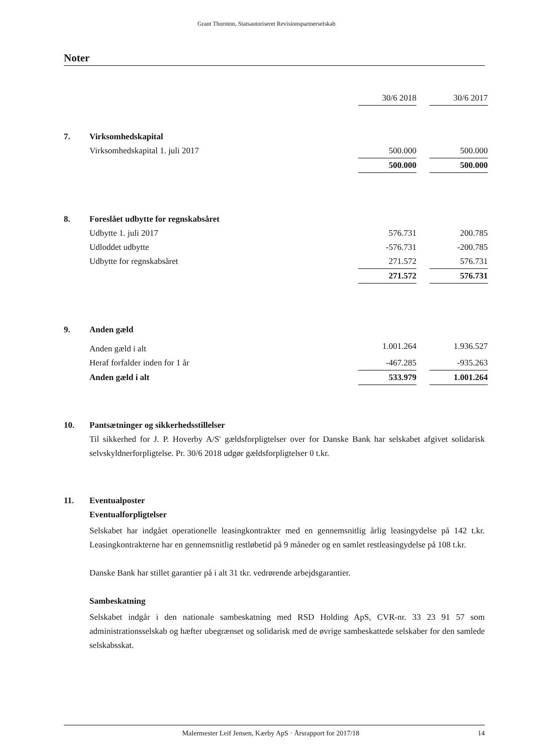Grant Thornton, Statsautoriseret Revisionspartnerselskab
Noter
| | | 30/6 2018 | | 30/6 2017 |
| 7. | Virksomhedskapital | | | |
| | Virksomhedskapital 1. juli 2017 | 500.000 | | 500.000 |
| | | 500.000 | | 500.000 |
| 8. | Foreslået udbytte for regnskabsåret | | | |
| | Udbytte 1. juli 2017 | 576.731 | | 200.785 |
| | Udloddet udbytte | -576.731 | | -200.785 |
| | Udbytte for regnskabsåret | 271.572 | | 576.731 |
| | | 271.572 | | 576.731 |
| 9. | Anden gæld | | | |
| | Anden gæld i alt | 1.001.264 | | 1.936.527 |
| | Heraf forfalder inden for 1 år | -467.285 | | -935.263 |
| | Anden gæld i alt | 533.979 | | 1.001.264 |
10. Pantsætninger og sikkerhedsstillelser
Til sikkerhed for J. P. Hoverby A/S' gældsforpligtelser over for Danske Bank har selskabet afgivet solidarisk selvskyldnerforpligtelse. Pr. 30/6 2018 udgør gældsforpligtelser 0 t.kr.
11. Eventualposter
Eventualforpligtelser
Selskabet har indgået operationelle leasingkontrakter med en gennemsnitlig årlig leasingydelse på 142 t.kr. Leasingkontrakterne har en gennemsnitlig restløbetid på 9 måneder og en samlet restleasingydelse på 108 t.kr.
Danske Bank har stillet garantier på i alt 31 tkr. vedrørende arbejdsgarantier.
Sambeskatning
Selskabet indgår i den nationale sambeskatning med RSD Holding ApS, CVR-nr. 33 23 91 57 som administrationsselskab og hæfter ubegrænset og solidarisk med de øvrige sambeskattede selskaber for den samlede selskabsskat.
Malermester Leif Jensen, Kærby ApS · Årsrapport for 2017/18 14